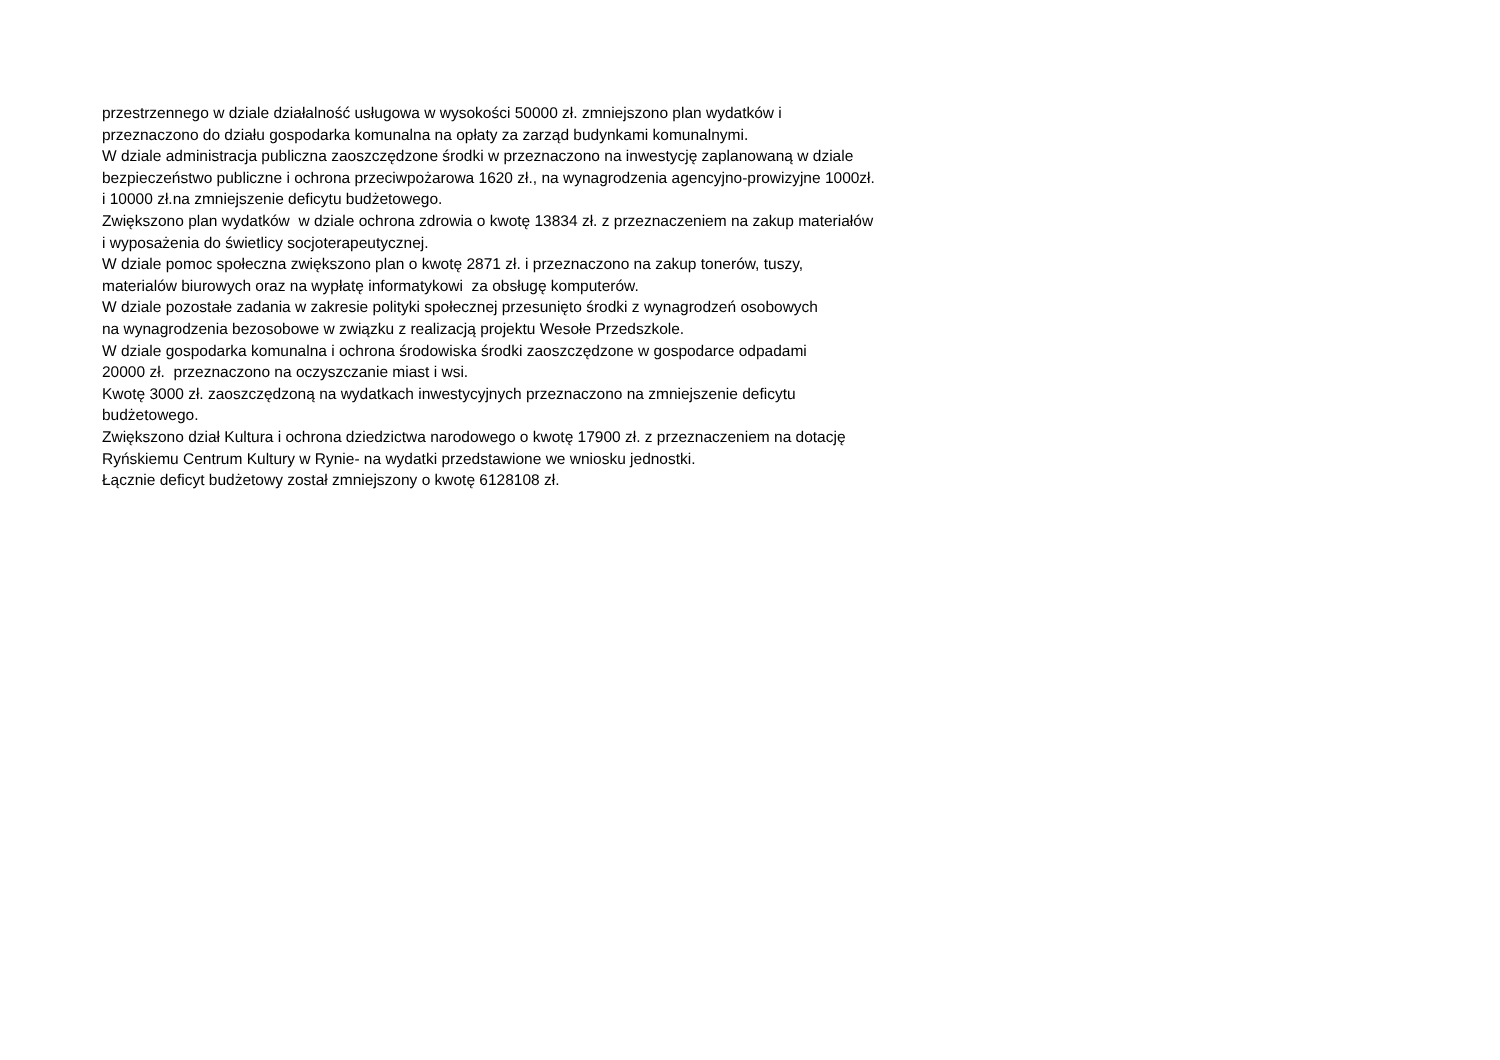przestrzennego w dziale działalność usługowa w wysokości 50000 zł. zmniejszono plan wydatków i
przeznaczono do działu gospodarka komunalna na opłaty za zarząd budynkami komunalnymi.
W dziale administracja publiczna zaoszczędzone środki w przeznaczono na inwestycję zaplanowaną w dziale
bezpieczeństwo publiczne i ochrona przeciwpożarowa 1620 zł., na wynagrodzenia agencyjno-prowizyjne 1000zł.
i 10000 zł.na zmniejszenie deficytu budżetowego.
Zwiększono plan wydatków w dziale ochrona zdrowia o kwotę 13834 zł. z przeznaczeniem na zakup materiałów
i wyposażenia do świetlicy socjoterapeutycznej.
W dziale pomoc społeczna zwiększono plan o kwotę 2871 zł. i przeznaczono na zakup tonerów, tuszy,
materialów biurowych oraz na wypłatę informatykowi za obsługę komputerów.
W dziale pozostałe zadania w zakresie polityki społecznej przesunięto środki z wynagrodzeń osobowych
na wynagrodzenia bezosobowe w związku z realizacją projektu Wesołe Przedszkole.
W dziale gospodarka komunalna i ochrona środowiska środki zaoszczędzone w gospodarce odpadami
20000 zł. przeznaczono na oczyszczanie miast i wsi.
Kwotę 3000 zł. zaoszczędzoną na wydatkach inwestycyjnych przeznaczono na zmniejszenie deficytu
budżetowego.
Zwiększono dział Kultura i ochrona dziedzictwa narodowego o kwotę 17900 zł. z przeznaczeniem na dotację
Ryńskiemu Centrum Kultury w Rynie- na wydatki przedstawione we wniosku jednostki.
Łącznie deficyt budżetowy został zmniejszony o kwotę 6128108 zł.